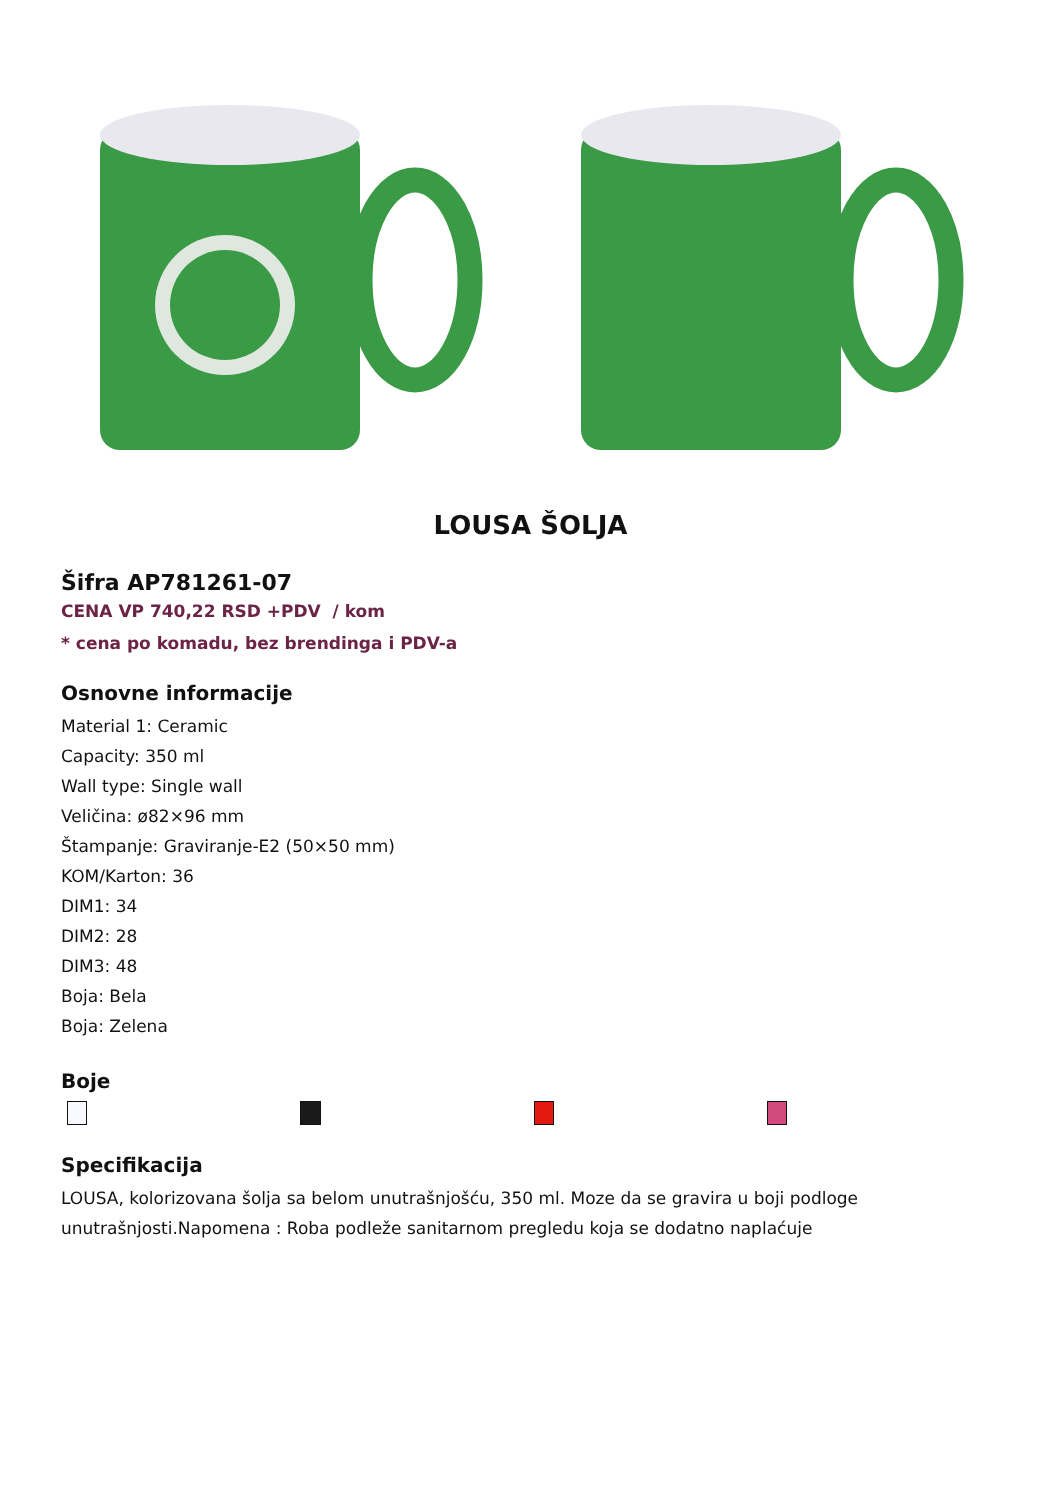LOUSA ŠOLJA
Šifra AP781261-07
CENA VP 740,22 RSD +PDV / kom
* cena po komadu, bez brendinga i PDV-a
Osnovne informacije
Material 1: Ceramic
Capacity: 350 ml
Wall type: Single wall
Veličina: ø82×96 mm
Štampanje: Graviranje-E2 (50×50 mm)
KOM/Karton: 36
DIM1: 34
DIM2: 28
DIM3: 48
Boja: Bela
Boja: Zelena
Boje
Specifikacija
LOUSA, kolorizovana šolja sa belom unutrašnjošću, 350 ml. Moze da se gravira u boji podloge unutrašnjosti.Napomena : Roba podleže sanitarnom pregledu koja se dodatno naplaćuje